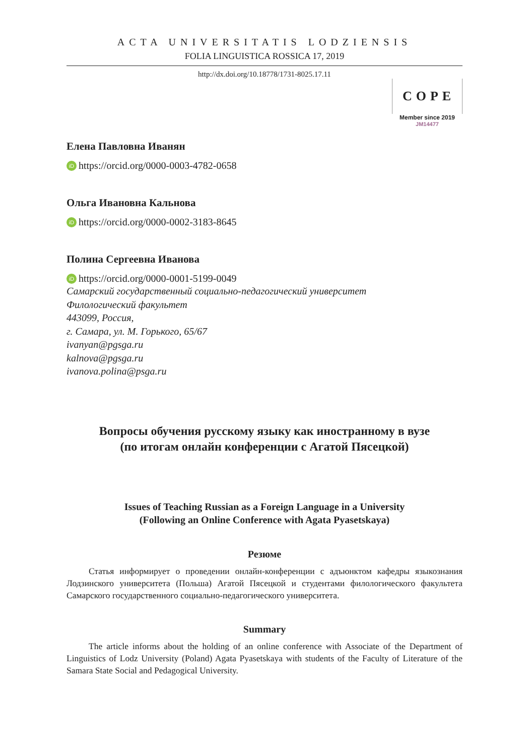ACTA UNIVERSITATIS LODZIENSIS
FOLIA LINGUISTICA ROSSICA 17, 2019
http://dx.doi.org/10.18778/1731-8025.17.11
COPE
Member since 2019
JM14477
Елена Павловна Иванян
iD https://orcid.org/0000-0003-4782-0658
Ольга Ивановна Кальнова
iD https://orcid.org/0000-0002-3183-8645
Полина Сергеевна Иванова
iD https://orcid.org/0000-0001-5199-0049
Самарский государственный социально-педагогический университет
Филологический факультет
443099, Россия,
г. Самара, ул. М. Горького, 65/67
ivanyan@pgsga.ru
kalnova@pgsga.ru
ivanova.polina@psga.ru
Вопросы обучения русскому языку как иностранному в вузе
(по итогам онлайн конференции с Агатой Пясецкой)
Issues of Teaching Russian as a Foreign Language in a University
(Following an Online Conference with Agata Pyasetskaya)
Резюме
Статья информирует о проведении онлайн-конференции с адъюнктом кафедры языкознания Лодзинского университета (Польша) Агатой Пясецкой и студентами филологического факультета Самарского государственного социально-педагогического университета.
Summary
The article informs about the holding of an online conference with Associate of the Department of Linguistics of Lodz University (Poland) Agata Pyasetskaya with students of the Faculty of Literature of the Samara State Social and Pedagogical University.